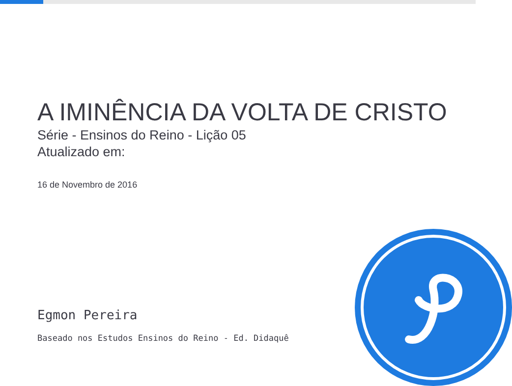A IMINÊNCIA DA VOLTA DE CRISTO
Série - Ensinos do Reino - Lição 05
Atualizado em:
16 de Novembro de 2016
Egmon Pereira
Baseado nos Estudos Ensinos do Reino - Ed. Didaquê